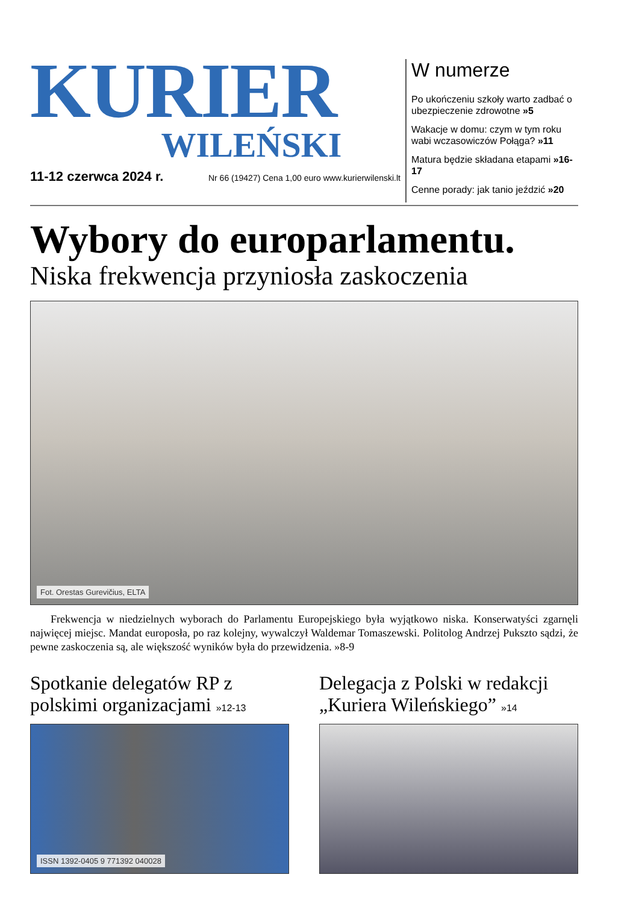KURIER
WILEŃSKI
11-12 czerwca 2024 r. Nr 66 (19427) Cena 1,00 euro www.kurierwilenski.lt
W numerze
Po ukończeniu szkoły warto zadbać o ubezpieczenie zdrowotne »5
Wakacje w domu: czym w tym roku wabi wczasowiczów Połąga? »11
Matura będzie składana etapami »16-17
Cenne porady: jak tanio jeździć »20
Wybory do europarlamentu.
Niska frekwencja przyniosła zaskoczenia
Fot. Orestas Gurevičius, ELTA
Frekwencja w niedzielnych wyborach do Parlamentu Europejskiego była wyjątkowo niska. Konserwatyści zgarnęli najwięcej miejsc. Mandat europosła, po raz kolejny, wywalczył Waldemar Tomaszewski. Politolog Andrzej Pukszto sądzi, że pewne zaskoczenia są, ale większość wyników była do przewidzenia. »8-9
Spotkanie delegatów RP z polskimi organizacjami »12-13
ISSN 1392-0405 9 771392 040028
Delegacja z Polski w redakcji „Kuriera Wileńskiego” »14